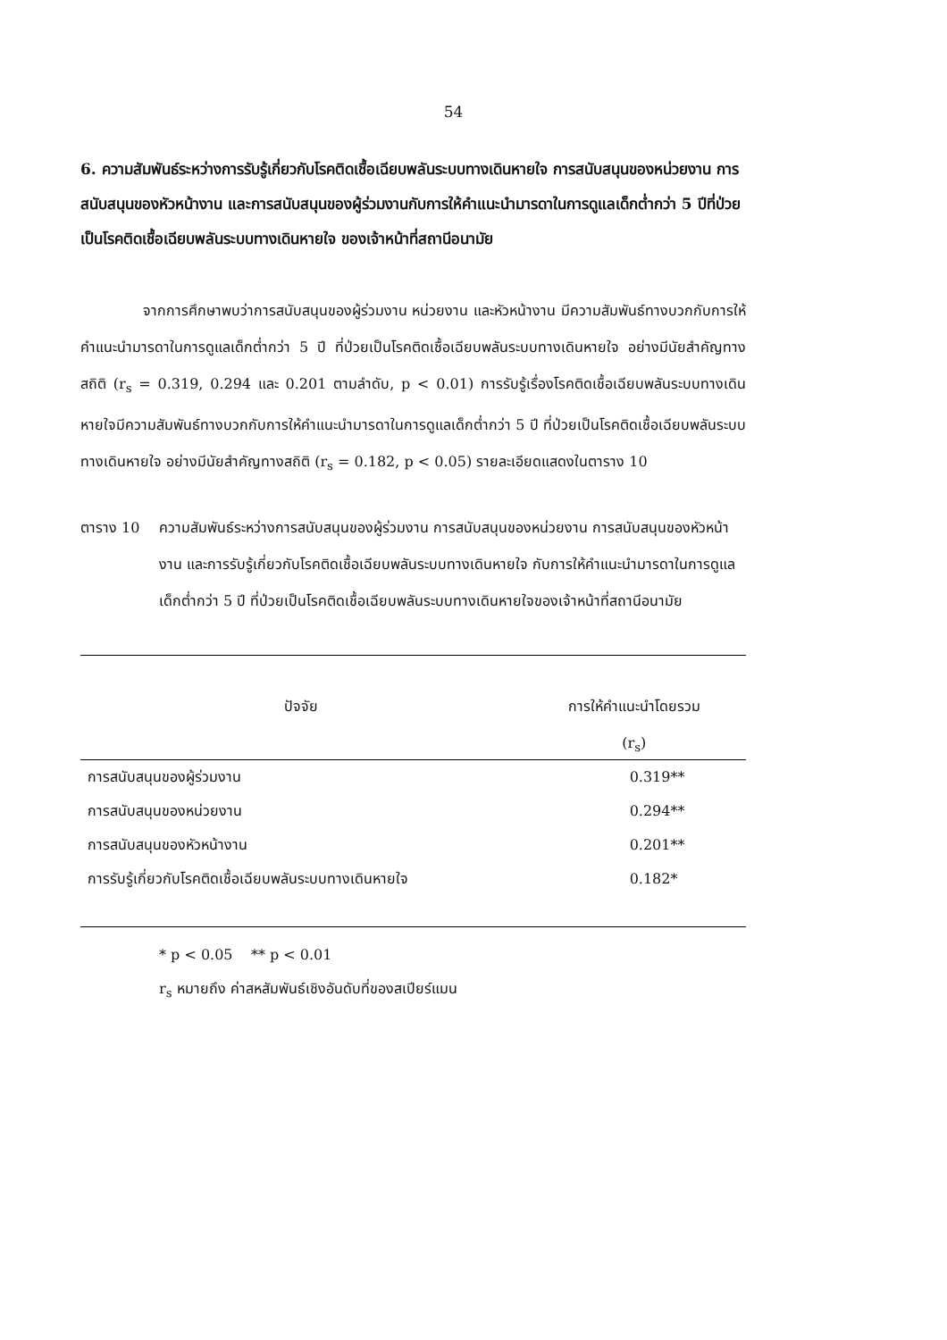54
6. ความสัมพันธ์ระหว่างการรับรู้เกี่ยวกับโรคติดเชื้อเฉียบพลันระบบทางเดินหายใจ การสนับสนุนของหน่วยงาน การสนับสนุนของหัวหน้างาน และการสนับสนุนของผู้ร่วมงานกับการให้คำแนะนำมารดาในการดูแลเด็กต่ำกว่า 5 ปีที่ป่วยเป็นโรคติดเชื้อเฉียบพลันระบบทางเดินหายใจ ของเจ้าหน้าที่สถานีอนามัย
จากการศึกษาพบว่าการสนับสนุนของผู้ร่วมงาน หน่วยงาน และหัวหน้างาน มีความสัมพันธ์ทางบวกกับการให้คำแนะนำมารดาในการดูแลเด็กต่ำกว่า 5 ปี ที่ป่วยเป็นโรคติดเชื้อเฉียบพลันระบบทางเดินหายใจ อย่างมีนัยสำคัญทางสถิติ (r<sub>s</sub> = 0.319, 0.294 และ 0.201 ตามลำดับ, p < 0.01) การรับรู้เรื่องโรคติดเชื้อเฉียบพลันระบบทางเดินหายใจมีความสัมพันธ์ทางบวกกับการให้คำแนะนำมารดาในการดูแลเด็กต่ำกว่า 5 ปี ที่ป่วยเป็นโรคติดเชื้อเฉียบพลันระบบทางเดินหายใจ อย่างมีนัยสำคัญทางสถิติ (r<sub>s</sub> = 0.182, p < 0.05) รายละเอียดแสดงในตาราง 10
ตาราง 10 ความสัมพันธ์ระหว่างการสนับสนุนของผู้ร่วมงาน การสนับสนุนของหน่วยงาน การสนับสนุนของหัวหน้างาน และการรับรู้เกี่ยวกับโรคติดเชื้อเฉียบพลันระบบทางเดินหายใจ กับการให้คำแนะนำมารดาในการดูแลเด็กต่ำกว่า 5 ปี ที่ป่วยเป็นโรคติดเชื้อเฉียบพลันระบบทางเดินหายใจของเจ้าหน้าที่สถานีอนามัย
| ปัจจัย | การให้คำแนะนำโดยรวม (r<sub>s</sub>) |
| --- | --- |
| การสนับสนุนของผู้ร่วมงาน | 0.319** |
| การสนับสนุนของหน่วยงาน | 0.294** |
| การสนับสนุนของหัวหน้างาน | 0.201** |
| การรับรู้เกี่ยวกับโรคติดเชื้อเฉียบพลันระบบทางเดินหายใจ | 0.182* |
* p < 0.05 ** p < 0.01
r<sub>s</sub> หมายถึง ค่าสหสัมพันธ์เชิงอันดับที่ของสเปียร์แมน